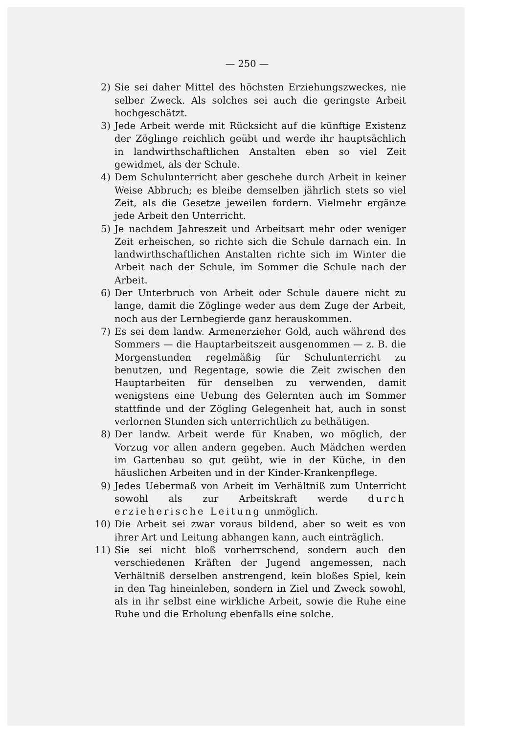— 250 —
2) Sie sei daher Mittel des höchsten Erziehungszweckes, nie selber Zweck. Als solches sei auch die geringste Arbeit hochgeschätzt.
3) Jede Arbeit werde mit Rücksicht auf die künftige Existenz der Zöglinge reichlich geübt und werde ihr hauptsächlich in landwirthschaftlichen Anstalten eben so viel Zeit gewidmet, als der Schule.
4) Dem Schulunterricht aber geschehe durch Arbeit in keiner Weise Abbruch; es bleibe demselben jährlich stets so viel Zeit, als die Gesetze jeweilen fordern. Vielmehr ergänze jede Arbeit den Unterricht.
5) Je nachdem Jahreszeit und Arbeitsart mehr oder weniger Zeit erheischen, so richte sich die Schule darnach ein. In landwirthschaftlichen Anstalten richte sich im Winter die Arbeit nach der Schule, im Sommer die Schule nach der Arbeit.
6) Der Unterbruch von Arbeit oder Schule dauere nicht zu lange, damit die Zöglinge weder aus dem Zuge der Arbeit, noch aus der Lernbegierde ganz herauskommen.
7) Es sei dem landw. Armenerzieher Gold, auch während des Sommers — die Hauptarbeitszeit ausgenommen — z. B. die Morgenstunden regelmäßig für Schulunterricht zu benutzen, und Regentage, sowie die Zeit zwischen den Hauptarbeiten für denselben zu verwenden, damit wenigstens eine Uebung des Gelernten auch im Sommer stattfinde und der Zögling Gelegenheit hat, auch in sonst verlornen Stunden sich unterrichtlich zu bethätigen.
8) Der landw. Arbeit werde für Knaben, wo möglich, der Vorzug vor allen andern gegeben. Auch Mädchen werden im Gartenbau so gut geübt, wie in der Küche, in den häuslichen Arbeiten und in der Kinder-Krankenpflege.
9) Jedes Uebermaß von Arbeit im Verhältniß zum Unterricht sowohl als zur Arbeitskraft werde durch erzieherische Leitung unmöglich.
10) Die Arbeit sei zwar voraus bildend, aber so weit es von ihrer Art und Leitung abhangen kann, auch einträglich.
11) Sie sei nicht bloß vorherrschend, sondern auch den verschiedenen Kräften der Jugend angemessen, nach Verhältniß derselben anstrengend, kein bloßes Spiel, kein in den Tag hineinleben, sondern in Ziel und Zweck sowohl, als in ihr selbst eine wirkliche Arbeit, sowie die Ruhe eine Ruhe und die Erholung ebenfalls eine solche.